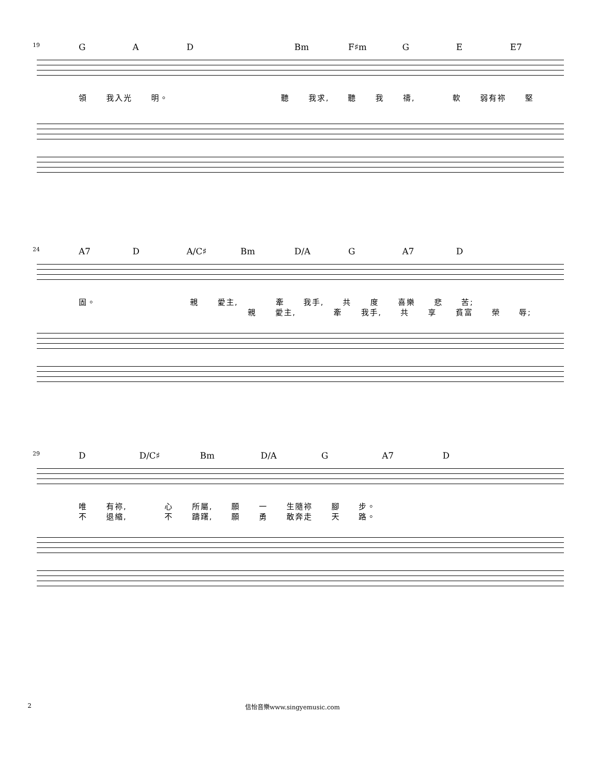19 GAD Bm F♯m G E E7
領 我入光 明。 聽 我求, 聽 我 禱, 軟 弱有祢 堅
24 A7 D A/C♯ Bm D/A G A7 D
固。 親 愛主, 牽 我手, 共 度 喜樂 悲 苦;
親 愛主, 牽 我手, 共 享 貧富 榮 辱;
29 D D/C♯ Bm D/A G A7 D
唯 有祢, 心 所屬, 願 一 生隨祢 腳 步。
不 退縮, 不 躊躇, 願 勇 敢奔走 天 路。
2 信怡音樂www.singyemusic.com